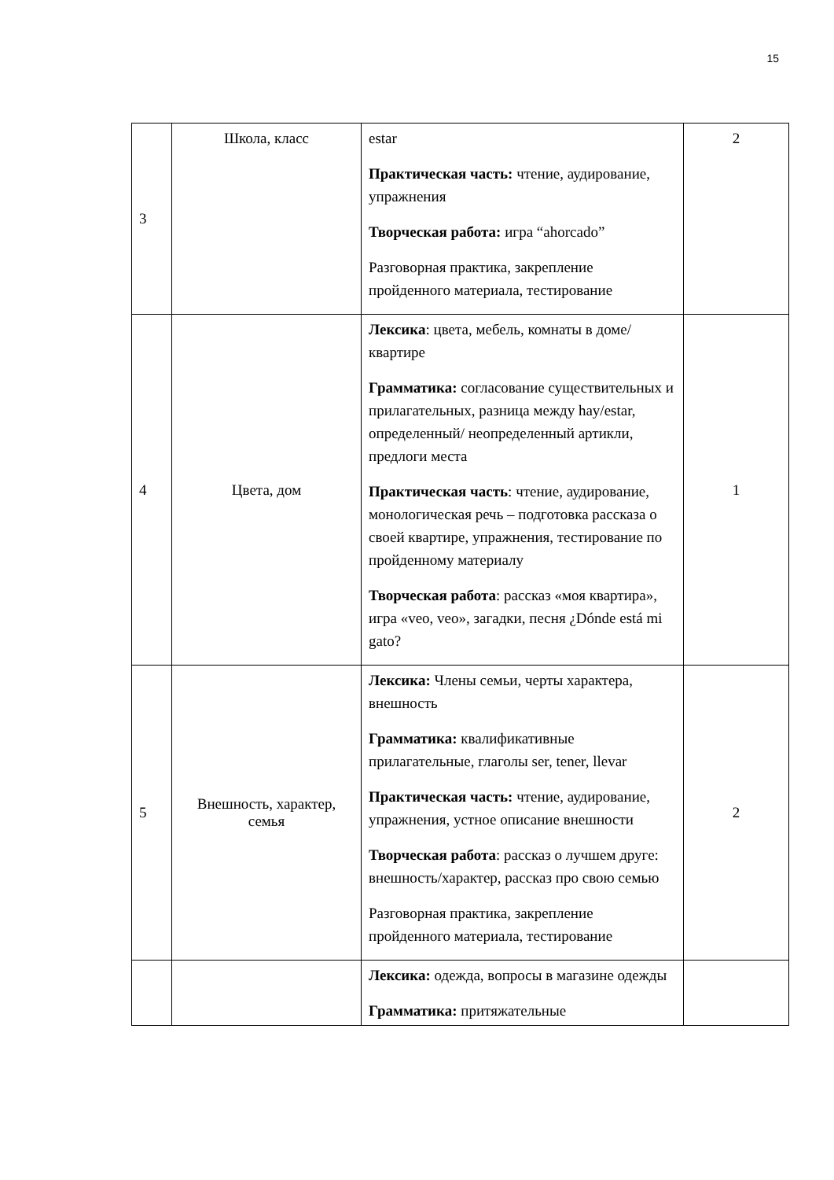15
| 3 | Школа, класс | estar Практическая часть: чтение, аудирование, упражнения Творческая работа: игра “ahorcado” Разговорная практика, закрепление пройденного материала, тестирование | 2 |
| 4 | Цвета, дом | Лексика : цвета, мебель, комнаты в доме/квартире Грамматика: согласование существительных и прилагательных, разница между hay/estar, определенный/ неопределенный артикли, предлоги места Практическая часть : чтение, аудирование, монологическая речь – подготовка рассказа о своей квартире, упражнения, тестирование по пройденному материалу Творческая работа : рассказ «моя квартира», игра «veo, veo», загадки, песня ¿Dónde está mi gato? | 1 |
| 5 | Внешность, характер, семья | Лексика: Члены семьи, черты характера, внешность Грамматика: квалификативные прилагательные, глаголы ser, tener, llevar Практическая часть: чтение, аудирование, упражнения, устное описание внешности Творческая работа : рассказ о лучшем друге: внешность/характер, рассказ про свою семью Разговорная практика, закрепление пройденного материала, тестирование | 2 |
| | | Лексика: одежда, вопросы в магазине одежды Грамматика: притяжательные | |